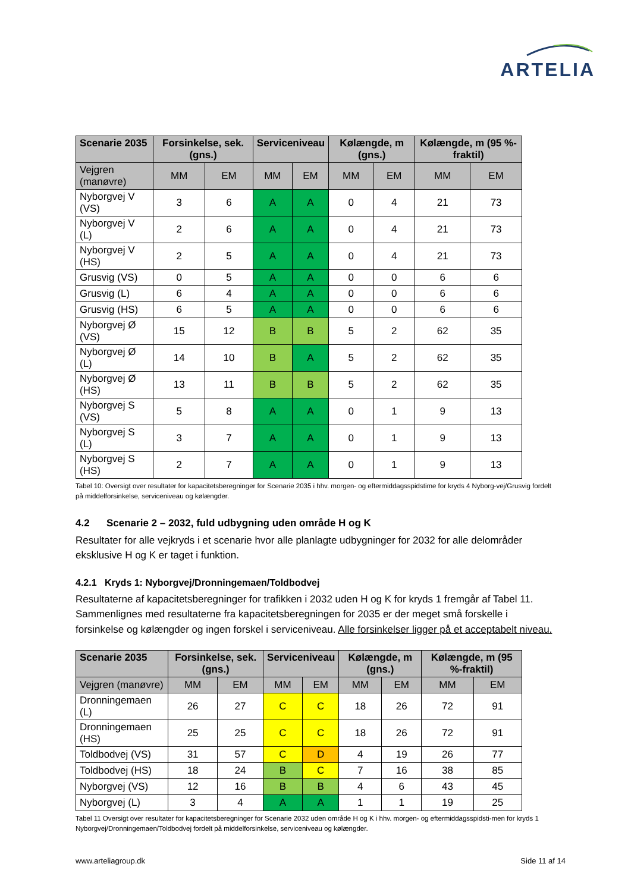ARTELIA
| Scenarie 2035 | Forsinkelse, sek. (gns.) | | Serviceniveau | | Kølængde, m (gns.) | | Kølængde, m (95 %-fraktil) | |
| --- | --- | --- | --- | --- | --- | --- | --- | --- |
| Vejgren (manøvre) | MM | EM | MM | EM | MM | EM | MM | EM |
| Nyborgvej V (VS) | 3 | 6 | A | A | 0 | 4 | 21 | 73 |
| Nyborgvej V (L) | 2 | 6 | A | A | 0 | 4 | 21 | 73 |
| Nyborgvej V (HS) | 2 | 5 | A | A | 0 | 4 | 21 | 73 |
| Grusvig (VS) | 0 | 5 | A | A | 0 | 0 | 6 | 6 |
| Grusvig (L) | 6 | 4 | A | A | 0 | 0 | 6 | 6 |
| Grusvig (HS) | 6 | 5 | A | A | 0 | 0 | 6 | 6 |
| Nyborgvej Ø (VS) | 15 | 12 | B | B | 5 | 2 | 62 | 35 |
| Nyborgvej Ø (L) | 14 | 10 | B | A | 5 | 2 | 62 | 35 |
| Nyborgvej Ø (HS) | 13 | 11 | B | B | 5 | 2 | 62 | 35 |
| Nyborgvej S (VS) | 5 | 8 | A | A | 0 | 1 | 9 | 13 |
| Nyborgvej S (L) | 3 | 7 | A | A | 0 | 1 | 9 | 13 |
| Nyborgvej S (HS) | 2 | 7 | A | A | 0 | 1 | 9 | 13 |
Tabel 10: Oversigt over resultater for kapacitetsberegninger for Scenarie 2035 i hhv. morgen- og eftermiddagsspidstime for kryds 4 Nyborg-vej/Grusvig fordelt på middelforsinkelse, serviceniveau og kølængder.
4.2 Scenarie 2 – 2032, fuld udbygning uden område H og K
Resultater for alle vejkryds i et scenarie hvor alle planlagte udbygninger for 2032 for alle delområder eksklusive H og K er taget i funktion.
4.2.1 Kryds 1: Nyborgvej/Dronningemaen/Toldbodvej
Resultaterne af kapacitetsberegninger for trafikken i 2032 uden H og K for kryds 1 fremgår af Tabel 11. Sammenlignes med resultaterne fra kapacitetsberegningen for 2035 er der meget små forskelle i forsinkelse og kølængder og ingen forskel i serviceniveau. Alle forsinkelser ligger på et acceptabelt niveau.
| Scenarie 2035 | Forsinkelse, sek. (gns.) | | Serviceniveau | | Kølængde, m (gns.) | | Kølængde, m (95 %-fraktil) | |
| --- | --- | --- | --- | --- | --- | --- | --- | --- |
| Vejgren (manøvre) | MM | EM | MM | EM | MM | EM | MM | EM |
| Dronningemaen (L) | 26 | 27 | C | C | 18 | 26 | 72 | 91 |
| Dronningemaen (HS) | 25 | 25 | C | C | 18 | 26 | 72 | 91 |
| Toldbodvej (VS) | 31 | 57 | C | D | 4 | 19 | 26 | 77 |
| Toldbodvej (HS) | 18 | 24 | B | C | 7 | 16 | 38 | 85 |
| Nyborgvej (VS) | 12 | 16 | B | B | 4 | 6 | 43 | 45 |
| Nyborgvej (L) | 3 | 4 | A | A | 1 | 1 | 19 | 25 |
Tabel 11 Oversigt over resultater for kapacitetsberegninger for Scenarie 2032 uden område H og K i hhv. morgen- og eftermiddagsspidsti-men for kryds 1 Nyborgvej/Dronningemaen/Toldbodvej fordelt på middelforsinkelse, serviceniveau og kølængder.
www.arteliagroup.dk Side 11 af 14